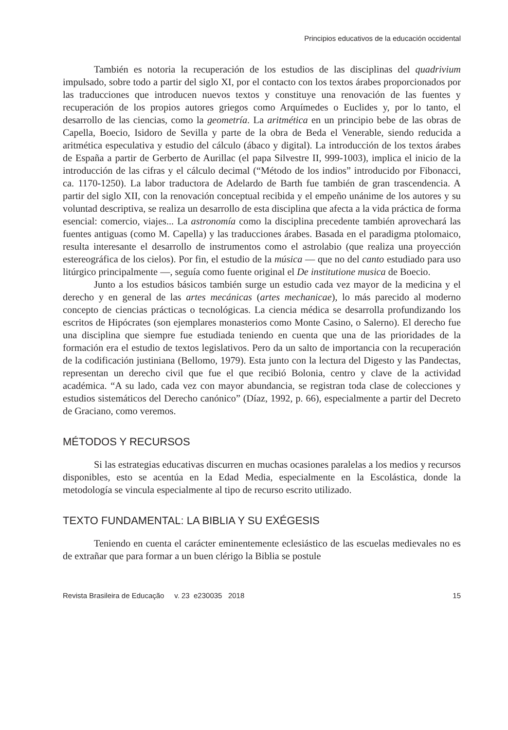Principios educativos de la educación occidental
También es notoria la recuperación de los estudios de las disciplinas del quadrivium impulsado, sobre todo a partir del siglo XI, por el contacto con los textos árabes proporcionados por las traducciones que introducen nuevos textos y constituye una renovación de las fuentes y recuperación de los propios autores griegos como Arquímedes o Euclides y, por lo tanto, el desarrollo de las ciencias, como la geometría. La aritmética en un principio bebe de las obras de Capella, Boecio, Isidoro de Sevilla y parte de la obra de Beda el Venerable, siendo reducida a aritmética especulativa y estudio del cálculo (ábaco y digital). La introducción de los textos árabes de España a partir de Gerberto de Aurillac (el papa Silvestre II, 999-1003), implica el inicio de la introducción de las cifras y el cálculo decimal (“Método de los indios” introducido por Fibonacci, ca. 1170-1250). La labor traductora de Adelardo de Barth fue también de gran trascendencia. A partir del siglo XII, con la renovación conceptual recibida y el empeño unánime de los autores y su voluntad descriptiva, se realiza un desarrollo de esta disciplina que afecta a la vida práctica de forma esencial: comercio, viajes... La astronomía como la disciplina precedente también aprovechará las fuentes antiguas (como M. Capella) y las traducciones árabes. Basada en el paradigma ptolomaico, resulta interesante el desarrollo de instrumentos como el astrolabio (que realiza una proyección estereográfica de los cielos). Por fin, el estudio de la música — que no del canto estudiado para uso litúrgico principalmente —, seguía como fuente original el De institutione musica de Boecio.
Junto a los estudios básicos también surge un estudio cada vez mayor de la medicina y el derecho y en general de las artes mecánicas (artes mechanicae), lo más parecido al moderno concepto de ciencias prácticas o tecnológicas. La ciencia médica se desarrolla profundizando los escritos de Hipócrates (son ejemplares monasterios como Monte Casino, o Salerno). El derecho fue una disciplina que siempre fue estudiada teniendo en cuenta que una de las prioridades de la formación era el estudio de textos legislativos. Pero da un salto de importancia con la recuperación de la codificación justiniana (Bellomo, 1979). Esta junto con la lectura del Digesto y las Pandectas, representan un derecho civil que fue el que recibió Bolonia, centro y clave de la actividad académica. “A su lado, cada vez con mayor abundancia, se registran toda clase de colecciones y estudios sistemáticos del Derecho canónico” (Díaz, 1992, p. 66), especialmente a partir del Decreto de Graciano, como veremos.
MÉTODOS Y RECURSOS
Si las estrategias educativas discurren en muchas ocasiones paralelas a los medios y recursos disponibles, esto se acentúa en la Edad Media, especialmente en la Escolástica, donde la metodología se vincula especialmente al tipo de recurso escrito utilizado.
TEXTO FUNDAMENTAL: LA BIBLIA Y SU EXÉGESIS
Teniendo en cuenta el carácter eminentemente eclesiástico de las escuelas medievales no es de extrañar que para formar a un buen clérigo la Biblia se postule
Revista Brasileira de Educação v. 23 e230035 2018 15